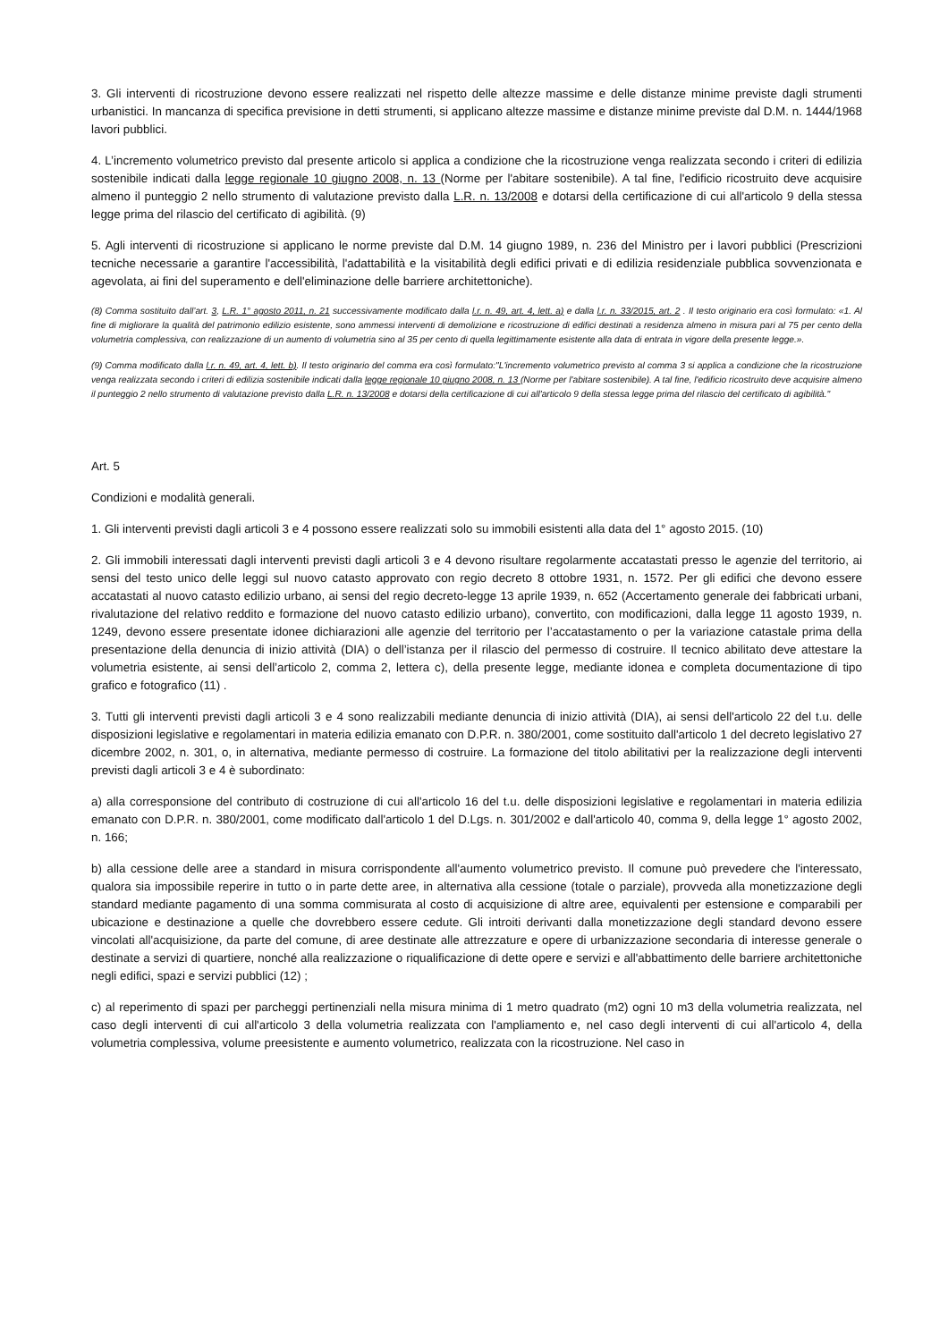3. Gli interventi di ricostruzione devono essere realizzati nel rispetto delle altezze massime e delle distanze minime previste dagli strumenti urbanistici. In mancanza di specifica previsione in detti strumenti, si applicano altezze massime e distanze minime previste dal D.M. n. 1444/1968 lavori pubblici.
4. L’incremento volumetrico previsto dal presente articolo si applica a condizione che la ricostruzione venga realizzata secondo i criteri di edilizia sostenibile indicati dalla legge regionale 10 giugno 2008, n. 13 (Norme per l'abitare sostenibile). A tal fine, l'edificio ricostruito deve acquisire almeno il punteggio 2 nello strumento di valutazione previsto dalla L.R. n. 13/2008 e dotarsi della certificazione di cui all'articolo 9 della stessa legge prima del rilascio del certificato di agibilità. (9)
5. Agli interventi di ricostruzione si applicano le norme previste dal D.M. 14 giugno 1989, n. 236 del Ministro per i lavori pubblici (Prescrizioni tecniche necessarie a garantire l'accessibilità, l'adattabilità e la visitabilità degli edifici privati e di edilizia residenziale pubblica sovvenzionata e agevolata, ai fini del superamento e dell'eliminazione delle barriere architettoniche).
(8) Comma sostituito dall’art. 3, L.R. 1° agosto 2011, n. 21 successivamente modificato dalla l.r. n. 49, art. 4, lett. a) e dalla l.r. n. 33/2015, art. 2 . Il testo originario era così formulato: «1. Al fine di migliorare la qualità del patrimonio edilizio esistente, sono ammessi interventi di demolizione e ricostruzione di edifici destinati a residenza almeno in misura pari al 75 per cento della volumetria complessiva, con realizzazione di un aumento di volumetria sino al 35 per cento di quella legittimamente esistente alla data di entrata in vigore della presente legge.».
(9) Comma modificato dalla l.r. n. 49, art. 4, lett. b). Il testo originario del comma era così formulato:"L'incremento volumetrico previsto al comma 3 si applica a condizione che la ricostruzione venga realizzata secondo i criteri di edilizia sostenibile indicati dalla legge regionale 10 giugno 2008, n. 13 (Norme per l'abitare sostenibile). A tal fine, l'edificio ricostruito deve acquisire almeno il punteggio 2 nello strumento di valutazione previsto dalla L.R. n. 13/2008 e dotarsi della certificazione di cui all'articolo 9 della stessa legge prima del rilascio del certificato di agibilità."
Art. 5
Condizioni e modalità generali.
1. Gli interventi previsti dagli articoli 3 e 4 possono essere realizzati solo su immobili esistenti alla data del 1° agosto 2015. (10)
2. Gli immobili interessati dagli interventi previsti dagli articoli 3 e 4 devono risultare regolarmente accatastati presso le agenzie del territorio, ai sensi del testo unico delle leggi sul nuovo catasto approvato con regio decreto 8 ottobre 1931, n. 1572. Per gli edifici che devono essere accatastati al nuovo catasto edilizio urbano, ai sensi del regio decreto-legge 13 aprile 1939, n. 652 (Accertamento generale dei fabbricati urbani, rivalutazione del relativo reddito e formazione del nuovo catasto edilizio urbano), convertito, con modificazioni, dalla legge 11 agosto 1939, n. 1249, devono essere presentate idonee dichiarazioni alle agenzie del territorio per l’accatastamento o per la variazione catastale prima della presentazione della denuncia di inizio attività (DIA) o dell’istanza per il rilascio del permesso di costruire. Il tecnico abilitato deve attestare la volumetria esistente, ai sensi dell’articolo 2, comma 2, lettera c), della presente legge, mediante idonea e completa documentazione di tipo grafico e fotografico (11) .
3. Tutti gli interventi previsti dagli articoli 3 e 4 sono realizzabili mediante denuncia di inizio attività (DIA), ai sensi dell'articolo 22 del t.u. delle disposizioni legislative e regolamentari in materia edilizia emanato con D.P.R. n. 380/2001, come sostituito dall'articolo 1 del decreto legislativo 27 dicembre 2002, n. 301, o, in alternativa, mediante permesso di costruire. La formazione del titolo abilitativi per la realizzazione degli interventi previsti dagli articoli 3 e 4 è subordinato:
a) alla corresponsione del contributo di costruzione di cui all'articolo 16 del t.u. delle disposizioni legislative e regolamentari in materia edilizia emanato con D.P.R. n. 380/2001, come modificato dall'articolo 1 del D.Lgs. n. 301/2002 e dall'articolo 40, comma 9, della legge 1° agosto 2002, n. 166;
b) alla cessione delle aree a standard in misura corrispondente all'aumento volumetrico previsto. Il comune può prevedere che l'interessato, qualora sia impossibile reperire in tutto o in parte dette aree, in alternativa alla cessione (totale o parziale), provveda alla monetizzazione degli standard mediante pagamento di una somma commisurata al costo di acquisizione di altre aree, equivalenti per estensione e comparabili per ubicazione e destinazione a quelle che dovrebbero essere cedute. Gli introiti derivanti dalla monetizzazione degli standard devono essere vincolati all'acquisizione, da parte del comune, di aree destinate alle attrezzature e opere di urbanizzazione secondaria di interesse generale o destinate a servizi di quartiere, nonché alla realizzazione o riqualificazione di dette opere e servizi e all'abbattimento delle barriere architettoniche negli edifici, spazi e servizi pubblici (12) ;
c) al reperimento di spazi per parcheggi pertinenziali nella misura minima di 1 metro quadrato (m2) ogni 10 m3 della volumetria realizzata, nel caso degli interventi di cui all'articolo 3 della volumetria realizzata con l'ampliamento e, nel caso degli interventi di cui all'articolo 4, della volumetria complessiva, volume preesistente e aumento volumetrico, realizzata con la ricostruzione. Nel caso in